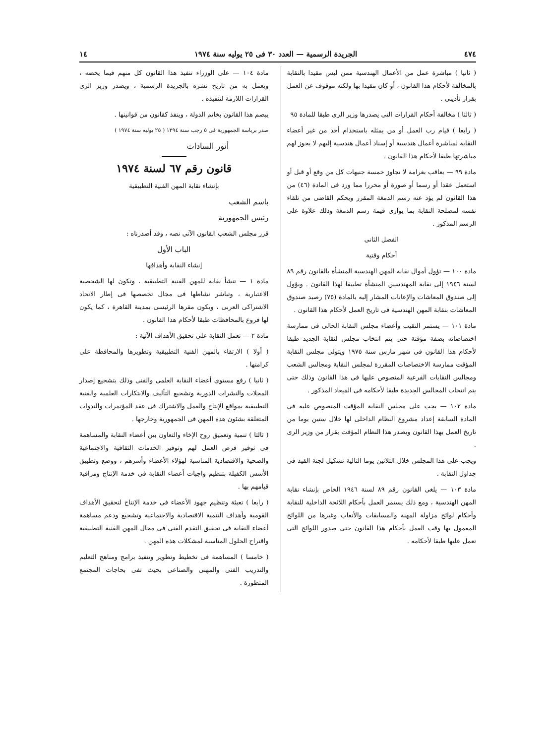٤٧٤ الجريدة الرسمية — العدد ٣٠ فى ٢٥ يوليه سنة ١٩٧٤ ١٤
( ثانيا ) مباشرة عمل من الأعمال الهندسية ممن ليس مقيدا بالنقابة بالمخالفة لأحكام هذا القانون ، أو كان مقيدا بها ولكنه موقوف عن العمل بقرار تأديبى .
( ثالثا ) مخالفة أحكام القرارات التى يصدرها وزير الرى طبقا للمادة ٩٥
( رابعا ) قيام رب العمل أو من يمثله باستخدام أحد من غير أعضاء النقابة لمباشرة أعمال هندسية أو إسناد أعمال هندسية إليهم لا يجوز لهم مباشرتها طبقا لأحكام هذا القانون .
مادة ٩٩ — يعاقب بغرامة لا تجاوز خمسة جنيهات كل من وقع أو قبل أو استعمل عقدا أو رسما أو صورة أو محررا مما ورد فى المادة (٤٦) من هذا القانون لم يؤد عنه رسم الدمغة المقرر ويحكم القاضى من تلقاء نفسه لمصلحة النقابة بما يوازى قيمة رسم الدمغة وذلك علاوة على الرسم المذكور .
الفصل الثانى
أحكام وقتية
مادة ١٠٠ — تؤول أموال نقابة المهن الهندسية المنشأة بالقانون رقم ٨٩ لسنة ١٩٤٦ إلى نقابة المهندسين المنشأة تطبيقا لهذا القانون . ويؤول إلى صندوق المعاشات والإعانات المشار إليه بالمادة (٧٥) رصيد صندوق المعاشات بنقابة المهن الهندسية فى تاريخ العمل لأحكام هذا القانون .
مادة ١٠١ — يستمر النقيب وأعضاء مجلس النقابة الحالى فى ممارسة اختصاصاته بصفة مؤقتة حتى يتم انتخاب مجلس لنقابة الجديد طبقا لأحكام هذا القانون فى شهر مارس سنة ١٩٧٥ ويتولى مجلس النقابة المؤقت ممارسة الاختصاصات المقررة لمجلس النقابة ومجالس الشعب ومجالس النقابات الفرعية المنصوص عليها فى هذا القانون وذلك حتى يتم انتخاب المجالس الجديدة طبقا لأحكامه فى الميعاد المذكور .
مادة ١٠٢ — يجب على مجلس النقابة المؤقت المنصوص عليه فى المادة السابقة إعداد مشروع النظام الداخلى لها خلال ستين يوما من تاريخ العمل بهذا القانون ويصدر هذا النظام المؤقت بقرار من وزير الرى .
ويجب على هذا المجلس خلال الثلاثين يوما التالية تشكيل لجنة القيد فى جداول النقابة .
مادة ١٠٣ — يلغى القانون رقم ٨٩ لسنة ١٩٤٦ الخاص بإنشاء نقابة المهن الهندسية ، ومع ذلك يستمر العمل بأحكام اللائحة الداخلية للنقابة وأحكام لوائح مزاولة المهنة والمسابقات والأتعاب وغيرها من اللوائح المعمول بها وقت العمل بأحكام هذا القانون حتى صدور اللوائح التى تعمل عليها طبقا لأحكامه .
مادة ١٠٤ — على الوزراء تنفيذ هذا القانون كل منهم فيما يخصه ، ويعمل به من تاريخ نشره بالجريدة الرسمية ، ويصدر وزير الرى القرارات اللازمة لتنفيذه .
يبصم هذا القانون بخاتم الدولة ، وينفذ كقانون من قوانينها .
صدر برياسة الجمهورية فى ٥ رجب سنة ١٣٩٤ ( ٢٥ يوليه سنة ١٩٧٤ )
أنور السادات
قانون رقم ٦٧ لسنة ١٩٧٤
بإنشاء نقابة المهن الفنية التطبيقية
باسم الشعب
رئيس الجمهورية
قرر مجلس الشعب القانون الآتى نصه ، وقد أصدرناه :
الباب الأول
إنشاء النقابة وأهدافها
مادة ١ — تنشأ نقابة للمهن الفنية التطبيقية ، وتكون لها الشخصية الاعتبارية ، وتباشر نشاطها فى مجال تخصصها فى إطار الاتحاد الاشتراكى العربى ، ويكون مقرها الرئيسى بمدينة القاهرة ، كما يكون لها فروع بالمحافظات طبقا لأحكام هذا القانون .
مادة ٢ — تعمل النقابة على تحقيق الأهداف الآتية :
( أولا ) الارتقاء بالمهن الفنية التطبيقية وتطويرها والمحافظة على كرامتها .
( ثانيا ) رفع مستوى أعضاء النقابة العلمى والفنى وذلك بتشجيع إصدار المجلات والنشرات الدورية وتشجيع التأليف والابتكارات العلمية والفنية التطبيقية بمواقع الإنتاج والعمل والاشتراك فى عقد المؤتمرات والندوات المتعلقة بشئون هذه المهن فى الجمهورية وخارجها .
( ثالثا ) تنمية وتعميق روح الإخاء والتعاون بين أعضاء النقابة والمساهمة فى توفير فرص العمل لهم وتوفير الخدمات الثقافية والاجتماعية والصحية والاقتصادية المناسبة لهؤلاء الأعضاء وأسرهم ، ووضع وتطبيق الأسس الكفيلة بتنظيم واجبات أعضاء النقابة فى خدمة الإنتاج ومراقبة قيامهم بها .
( رابعا ) تعبئة وتنظيم جهود الأعضاء فى خدمة الإنتاج لتحقيق الأهداف القومية وأهداف التنمية الاقتصادية والاجتماعية وتشجيع ودعم مساهمة أعضاء النقابة فى تحقيق التقدم الفنى فى مجال المهن الفنية التطبيقية واقتراح الحلول المناسبة لمشكلات هذه المهن .
( خامسا ) المساهمة فى تخطيط وتطوير وتنفيذ برامج ومناهج التعليم والتدريب الفنى والمهنى والصناعى بحيث تفى بحاجات المجتمع المتطورة .